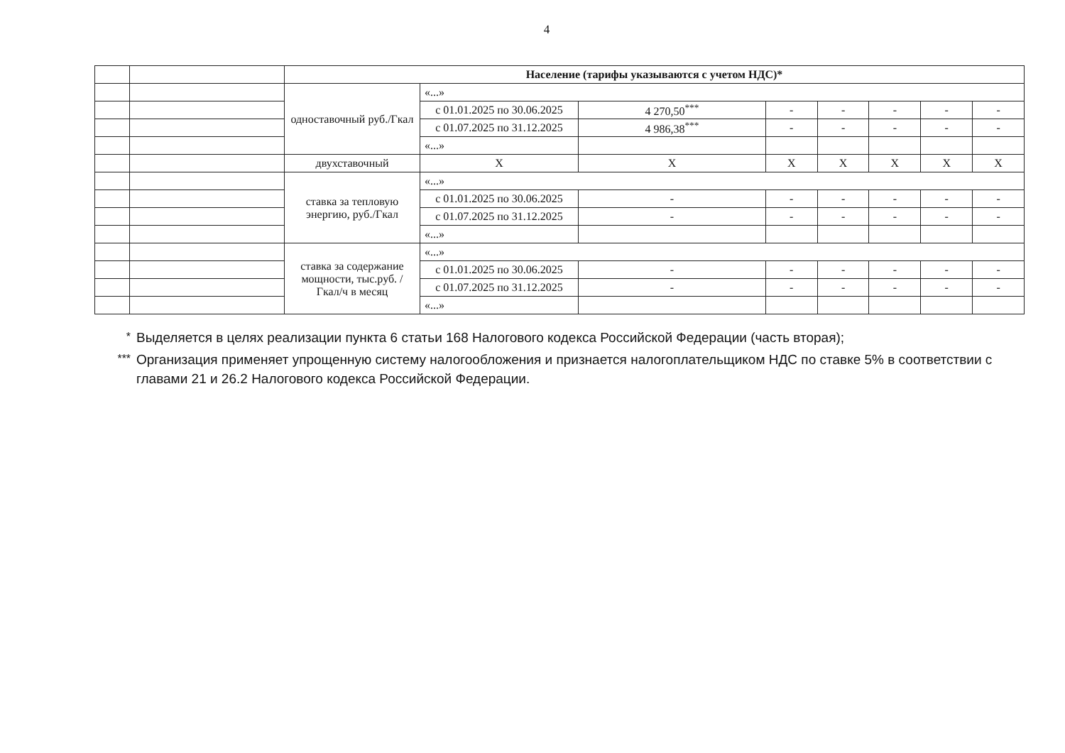4
| | | Население (тарифы указываются с учетом НДС)* | | | | | | | |
| | | одноставочный руб./Гкал | «...» | | | | | | |
| | | | с 01.01.2025 по 30.06.2025 | 4 270,50<sup>***</sup> | - | - | - | - | - |
| | | | с 01.07.2025 по 31.12.2025 | 4 986,38<sup>***</sup> | - | - | - | - | - |
| | | | «...» | | | | | | |
| | | двухставочный | Х | Х | Х | Х | Х | Х | Х |
| | | ставка за тепловую энергию, руб./Гкал | «...» | | | | | | |
| | | | с 01.01.2025 по 30.06.2025 | - | - | - | - | - | - |
| | | | с 01.07.2025 по 31.12.2025 | - | - | - | - | - | - |
| | | | «...» | | | | | | |
| | | ставка за содержание мощности, тыс.руб. /Гкал/ч в месяц | «...» | | | | | | |
| | | | с 01.01.2025 по 30.06.2025 | - | - | - | - | - | - |
| | | | с 01.07.2025 по 31.12.2025 | - | - | - | - | - | - |
| | | | «...» | | | | | | |
<sup>*</sup> Выделяется в целях реализации пункта 6 статьи 168 Налогового кодекса Российской Федерации (часть вторая);
<sup>***</sup> Организация применяет упрощенную систему налогообложения и признается налогоплательщиком НДС по ставке 5% в соответствии с главами 21 и 26.2 Налогового кодекса Российской Федерации.